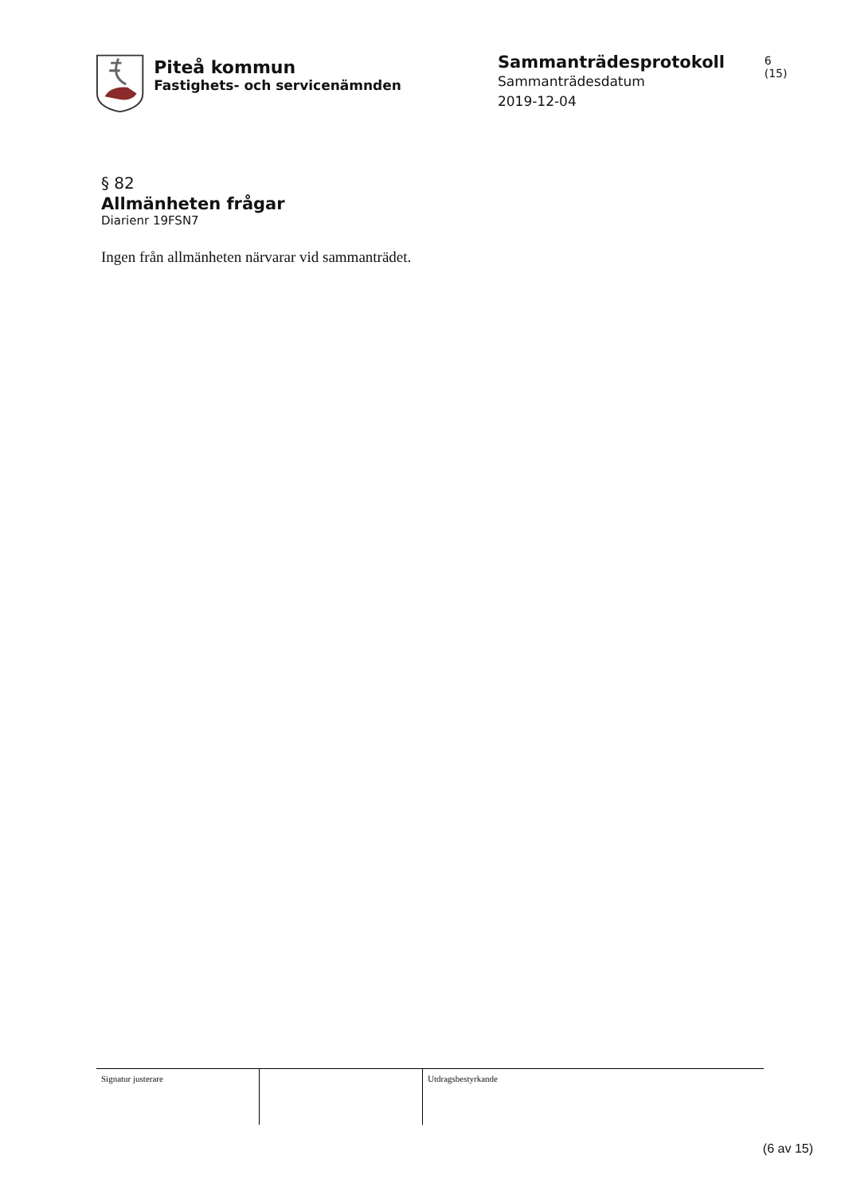Piteå kommun
Fastighets- och servicenämnden
Sammanträdesprotokoll
Sammanträdesdatum
2019-12-04
6 (15)
§ 82
Allmänheten frågar
Diarienr 19FSN7
Ingen från allmänheten närvarar vid sammanträdet.
Signatur justerare Utdragsbestyrkande
(6 av 15)